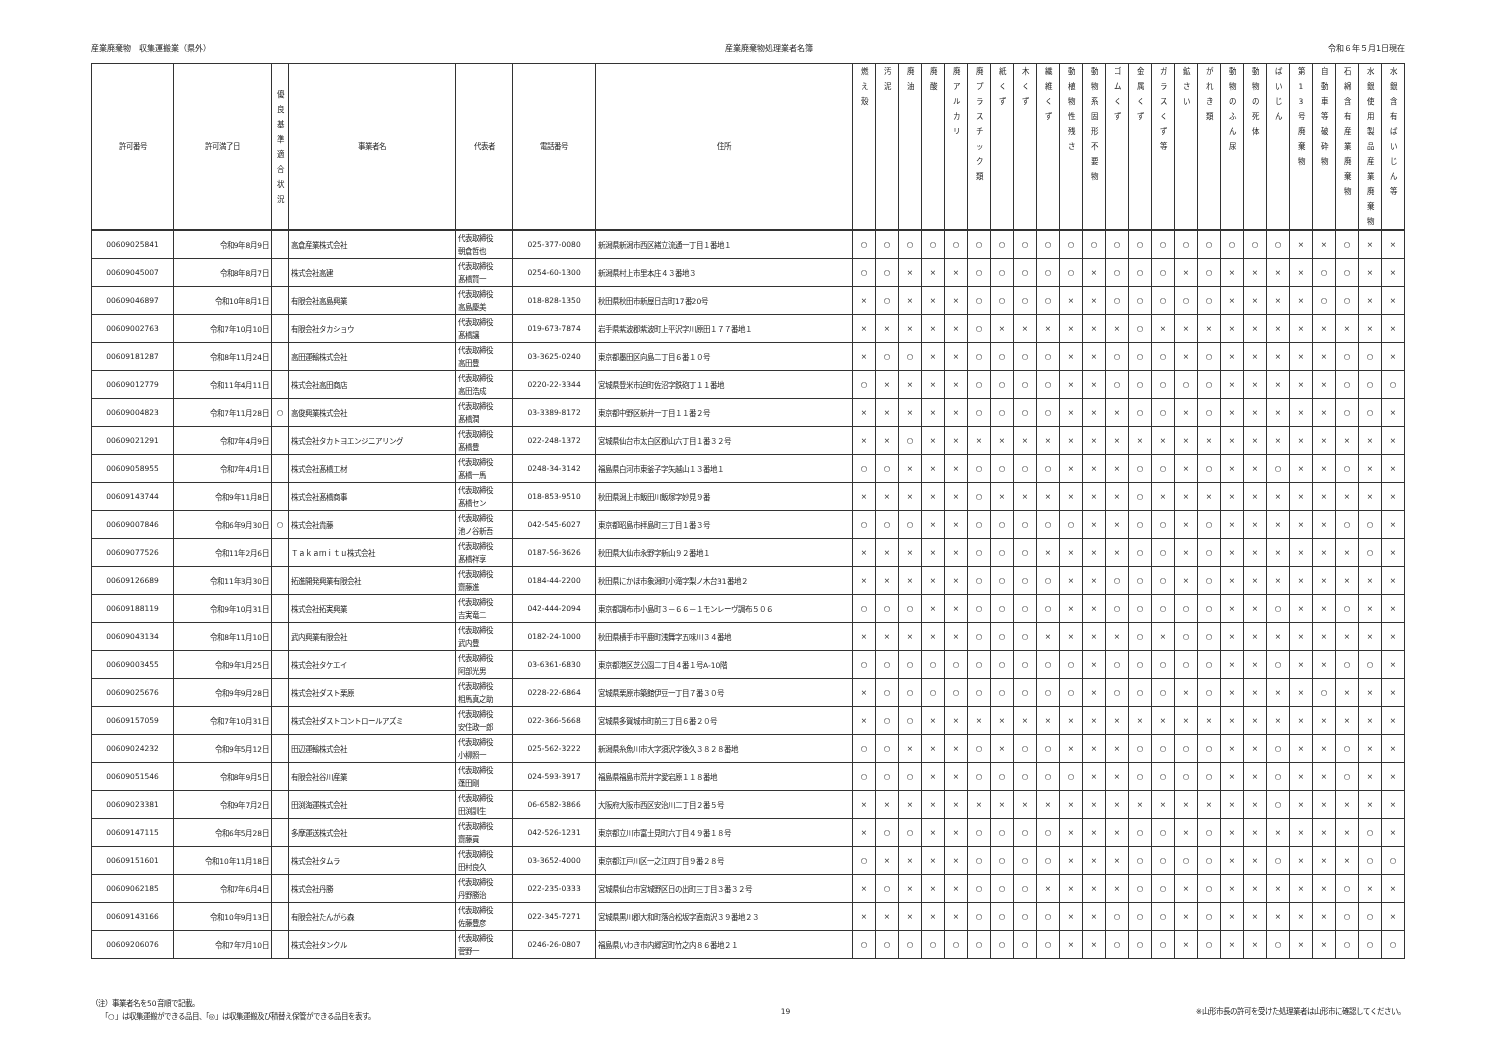産業廃棄物　収集運搬業（県外） 産業廃棄物処理業者名簿 令和６年５月1日現在
| 許可番号 | 許可満了日 | 優 良 基 準 適 合 状 況 | 事業者名 | 代表者 | 電話番号 | 住所 | 燃 え 殻 | 汚 泥 | 廃 油 | 廃 酸 | 廃 ア ル カ リ | 廃 プ ラ ス チ ッ ク 類 | 紙 く ず | 木 く ず | 繊 維 く ず | 動 植 物 性 残 さ | 動 物 系 固 形 不 要 物 | ゴ ム く ず | 金 属 く ず | ガ ラ ス く ず 等 | 鉱 さ い | が れ き 類 | 動 物 の ふ ん 尿 | 動 物 の 死 体 | ば い じ ん | 第 1 3 号 廃 棄 物 | 自 動 車 等 破 砕 物 | 石 綿 含 有 産 業 廃 棄 物 | 水 銀 使 用 製 品 産 業 廃 棄 物 | 水 銀 含 有 ば い じ ん 等 |
| --- | --- | --- | --- | --- | --- | --- | --- | --- | --- | --- | --- | --- | --- | --- | --- | --- | --- | --- | --- | --- | --- | --- | --- | --- | --- | --- | --- | --- | --- | --- |
| 00609025841 | 令和9年8月9日 | | 高倉産業株式会社 | 代表取締役 朝倉哲也 | 025-377-0080 | 新潟県新潟市西区緒立流通一丁目１番地１ | ○ | ○ | ○ | ○ | ○ | ○ | ○ | ○ | ○ | ○ | ○ | ○ | ○ | ○ | ○ | ○ | ○ | ○ | ○ | × | × | ○ | × | × |
| 00609045007 | 令和8年8月7日 | | 株式会社高建 | 代表取締役 髙橋賢一 | 0254-60-1300 | 新潟県村上市里本庄４３番地３ | ○ | ○ | × | × | × | ○ | ○ | ○ | ○ | ○ | × | ○ | ○ | ○ | × | ○ | × | × | × | × | ○ | ○ | × | × |
| 00609046897 | 令和10年8月1日 | | 有限会社高島興業 | 代表取締役 高島慶美 | 018-828-1350 | 秋田県秋田市新屋日吉町17番20号 | × | ○ | × | × | × | ○ | ○ | ○ | ○ | × | × | ○ | ○ | ○ | ○ | ○ | × | × | × | × | ○ | ○ | × | × |
| 00609002763 | 令和7年10月10日 | | 有限会社タカショウ | 代表取締役 髙橋譲 | 019-673-7874 | 岩手県紫波郡紫波町上平沢字川原田１７７番地１ | × | × | × | × | × | ○ | × | × | × | × | × | × | ○ | × | × | × | × | × | × | × | × | × | × | × |
| 00609181287 | 令和8年11月24日 | | 高田運輸株式会社 | 代表取締役 高田豊 | 03-3625-0240 | 東京都墨田区向島二丁目６番１０号 | × | ○ | ○ | × | × | ○ | ○ | ○ | ○ | × | × | ○ | ○ | ○ | × | ○ | × | × | × | × | × | ○ | ○ | × |
| 00609012779 | 令和11年4月11日 | | 株式会社高田商店 | 代表取締役 高田浩成 | 0220-22-3344 | 宮城県登米市迫町佐沼字鉄砲丁１１番地 | ○ | × | × | × | × | ○ | ○ | ○ | ○ | × | × | ○ | ○ | ○ | ○ | ○ | × | × | × | × | × | ○ | ○ | ○ |
| 00609004823 | 令和7年11月28日 | ○ | 高俊興業株式会社 | 代表取締役 髙橋潤 | 03-3389-8172 | 東京都中野区新井一丁目１１番２号 | × | × | × | × | × | ○ | ○ | ○ | ○ | × | × | × | ○ | ○ | × | ○ | × | × | × | × | × | ○ | ○ | × |
| 00609021291 | 令和7年4月9日 | | 株式会社タカトヨエンジニアリング | 代表取締役 髙橋豊 | 022-248-1372 | 宮城県仙台市太白区郡山六丁目１番３２号 | × | × | ○ | × | × | × | × | × | × | × | × | × | × | × | × | × | × | × | × | × | × | × | × | × |
| 00609058955 | 令和7年4月1日 | | 株式会社髙橋工材 | 代表取締役 髙橋一馬 | 0248-34-3142 | 福島県白河市東釜子字矢越山１３番地１ | ○ | ○ | × | × | × | ○ | ○ | ○ | ○ | × | × | × | ○ | ○ | × | ○ | × | × | ○ | × | × | ○ | × | × |
| 00609143744 | 令和9年11月8日 | | 株式会社髙橋商事 | 代表取締役 髙橋セン | 018-853-9510 | 秋田県潟上市飯田川飯塚字妙見９番 | × | × | × | × | × | ○ | × | × | × | × | × | × | ○ | × | × | × | × | × | × | × | × | × | × | × |
| 00609007846 | 令和6年9月30日 | ○ | 株式会社貴藤 | 代表取締役 池ノ谷新吾 | 042-545-6027 | 東京都昭島市拝島町三丁目１番３号 | ○ | ○ | ○ | × | × | ○ | ○ | ○ | ○ | ○ | × | × | ○ | ○ | × | ○ | × | × | × | × | × | ○ | ○ | × |
| 00609077526 | 令和11年2月6日 | | Ｔａｋａｍｉｔｕ株式会社 | 代表取締役 髙橋祥享 | 0187-56-3626 | 秋田県大仙市永野字新山９２番地１ | × | × | × | × | × | ○ | ○ | ○ | × | × | × | × | ○ | ○ | × | ○ | × | × | × | × | × | × | ○ | × |
| 00609126689 | 令和11年3月30日 | | 拓進開発興業有限会社 | 代表取締役 齋藤進 | 0184-44-2200 | 秋田県にかほ市象潟町小滝字梨ノ木台31番地２ | × | × | × | × | × | ○ | ○ | ○ | ○ | × | × | ○ | ○ | ○ | × | ○ | × | × | × | × | × | × | × | × |
| 00609188119 | 令和9年10月31日 | | 株式会社拓実興業 | 代表取締役 吉実竜二 | 042-444-2094 | 東京都調布市小島町３－６６－１モンレーヴ調布５０６ | ○ | ○ | ○ | × | × | ○ | ○ | ○ | ○ | × | × | ○ | ○ | ○ | ○ | ○ | × | × | ○ | × | × | ○ | × | × |
| 00609043134 | 令和8年11月10日 | | 武内興業有限会社 | 代表取締役 武内豊 | 0182-24-1000 | 秋田県横手市平鹿町浅舞字五味川３４番地 | × | × | × | × | × | ○ | ○ | ○ | × | × | × | × | ○ | × | ○ | ○ | × | × | × | × | × | × | × | × |
| 00609003455 | 令和9年1月25日 | | 株式会社タケエイ | 代表取締役 阿部光男 | 03-6361-6830 | 東京都港区芝公園二丁目４番１号A-10階 | ○ | ○ | ○ | ○ | ○ | ○ | ○ | ○ | ○ | ○ | × | ○ | ○ | ○ | ○ | ○ | × | × | ○ | × | × | ○ | ○ | × |
| 00609025676 | 令和9年9月28日 | | 株式会社ダスト栗原 | 代表取締役 相馬真之助 | 0228-22-6864 | 宮城県栗原市築館伊豆一丁目７番３０号 | × | ○ | ○ | ○ | ○ | ○ | ○ | ○ | ○ | ○ | × | ○ | ○ | ○ | × | ○ | × | × | × | × | ○ | × | × | × |
| 00609157059 | 令和7年10月31日 | | 株式会社ダストコントロールアズミ | 代表取締役 安住政一郎 | 022-366-5668 | 宮城県多賀城市町前三丁目６番２０号 | × | ○ | ○ | × | × | × | × | × | × | × | × | × | × | × | × | × | × | × | × | × | × | × | × | × |
| 00609024232 | 令和9年5月12日 | | 田辺運輸株式会社 | 代表取締役 小柳照一 | 025-562-3222 | 新潟県糸魚川市大字須沢字後久３８２８番地 | ○ | ○ | × | × | × | ○ | × | ○ | ○ | × | × | × | ○ | ○ | ○ | ○ | × | × | ○ | × | × | ○ | × | × |
| 00609051546 | 令和8年9月5日 | | 有限会社谷川産業 | 代表取締役 蓬田剛 | 024-593-3917 | 福島県福島市荒井字愛宕原１１８番地 | ○ | ○ | ○ | × | × | ○ | ○ | ○ | ○ | ○ | × | × | ○ | ○ | ○ | ○ | × | × | ○ | × | × | ○ | × | × |
| 00609023381 | 令和9年7月2日 | | 田渕海運株式会社 | 代表取締役 田渕訓生 | 06-6582-3866 | 大阪府大阪市西区安治川二丁目２番５号 | × | × | × | × | × | × | × | × | × | × | × | × | × | × | × | × | × | × | ○ | × | × | × | × | × |
| 00609147115 | 令和6年5月28日 | | 多摩運送株式会社 | 代表取締役 齋藤貢 | 042-526-1231 | 東京都立川市富士見町六丁目４９番１８号 | × | ○ | ○ | × | × | ○ | ○ | ○ | ○ | × | × | × | ○ | ○ | × | ○ | × | × | × | × | × | × | ○ | × |
| 00609151601 | 令和10年11月18日 | | 株式会社タムラ | 代表取締役 田村良久 | 03-3652-4000 | 東京都江戸川区一之江四丁目９番２８号 | ○ | × | × | × | × | ○ | ○ | ○ | ○ | × | × | × | ○ | ○ | ○ | ○ | × | × | ○ | × | × | × | ○ | ○ |
| 00609062185 | 令和7年6月4日 | | 株式会社丹勝 | 代表取締役 丹野勝治 | 022-235-0333 | 宮城県仙台市宮城野区日の出町三丁目３番３２号 | × | ○ | × | × | × | ○ | ○ | ○ | × | × | × | × | ○ | ○ | × | ○ | × | × | × | × | × | ○ | × | × |
| 00609143166 | 令和10年9月13日 | | 有限会社たんがら森 | 代表取締役 佐藤豊彦 | 022-345-7271 | 宮城県黒川郡大和町落合松坂字直南沢３９番地２３ | × | × | × | × | × | ○ | ○ | ○ | ○ | × | × | ○ | ○ | ○ | × | ○ | × | × | × | × | × | ○ | ○ | × |
| 00609206076 | 令和7年7月10日 | | 株式会社タンクル | 代表取締役 菅野一 | 0246-26-0807 | 福島県いわき市内郷宮町竹之内８６番地２１ | ○ | ○ | ○ | ○ | ○ | ○ | ○ | ○ | ○ | × | × | ○ | ○ | ○ | × | ○ | × | × | ○ | × | × | ○ | ○ | ○ |
（注）事業者名を50音順で記載。
　　「○」は収集運搬ができる品目、「◎」は収集運搬及び積替え保管ができる品目を表す。
19 ※山形市長の許可を受けた処理業者は山形市に確認してください。